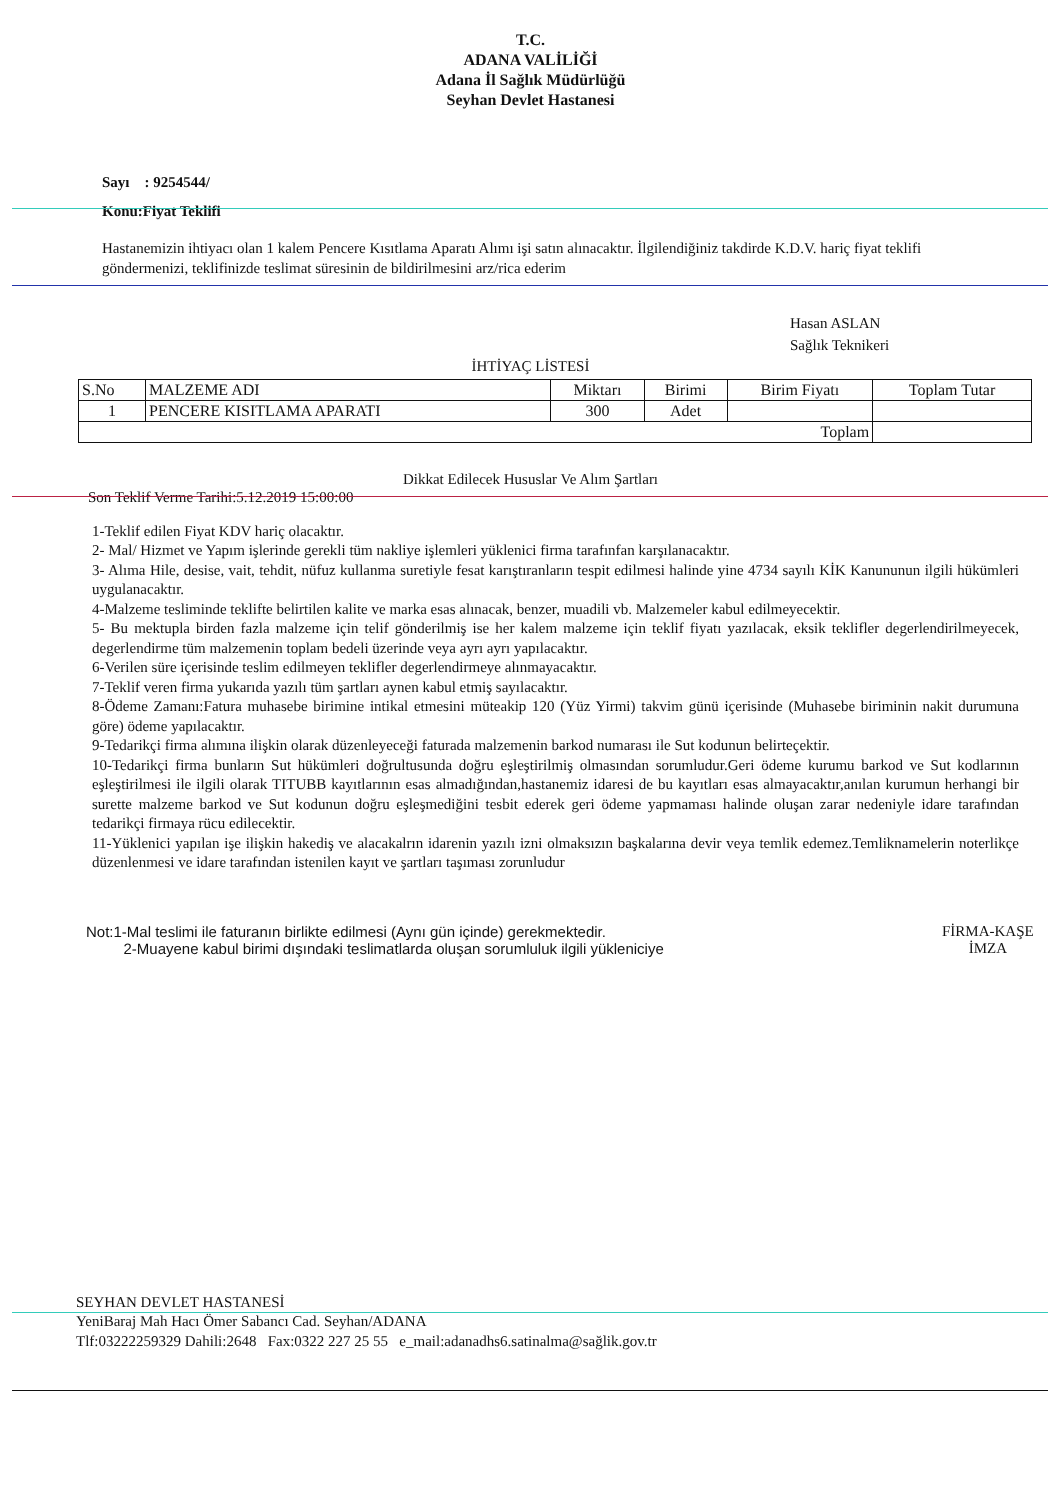T.C.
ADANA VALİLİĞİ
Adana İl Sağlık Müdürlüğü
Seyhan Devlet Hastanesi
Sayı : 9254544/
Konu:Fiyat Teklifi
Hastanemizin ihtiyacı olan 1 kalem Pencere Kısıtlama Aparatı Alımı işi satın alınacaktır. İlgilendiğiniz takdirde K.D.V. hariç fiyat teklifi göndermenizi, teklifinizde teslimat süresinin de bildirilmesini arz/rica ederim
Hasan ASLAN
Sağlık Teknikeri
İHTİYAÇ LİSTESİ
| S.No | MALZEME ADI | Miktarı | Birimi | Birim Fiyatı | Toplam Tutar |
| --- | --- | --- | --- | --- | --- |
| 1 | PENCERE KISITLAMA APARATI | 300 | Adet | | |
| Toplam | | | | | |
Dikkat Edilecek Hususlar Ve Alım Şartları
Son Teklif Verme Tarihi:5.12.2019 15:00:00
1-Teklif edilen Fiyat KDV hariç olacaktır.
2- Mal/ Hizmet ve Yapım işlerinde gerekli tüm nakliye işlemleri yüklenici firma tarafınfan karşılanacaktır.
3- Alıma Hile, desise, vait, tehdit, nüfuz kullanma suretiyle fesat karıştıranların tespit edilmesi halinde yine 4734 sayılı KİK Kanununun ilgili hükümleri uygulanacaktır.
4-Malzeme tesliminde teklifte belirtilen kalite ve marka esas alınacak, benzer, muadili vb. Malzemeler kabul edilmeyecektir.
5- Bu mektupla birden fazla malzeme için telif gönderilmiş ise her kalem malzeme için teklif fiyatı yazılacak, eksik teklifler degerlendirilmeyecek, degerlendirme tüm malzemenin toplam bedeli üzerinde veya ayrı ayrı yapılacaktır.
6-Verilen süre içerisinde teslim edilmeyen teklifler degerlendirmeye alınmayacaktır.
7-Teklif veren firma yukarıda yazılı tüm şartları aynen kabul etmiş sayılacaktır.
8-Ödeme Zamanı:Fatura muhasebe birimine intikal etmesini müteakip 120 (Yüz Yirmi) takvim günü içerisinde (Muhasebe biriminin nakit durumuna göre) ödeme yapılacaktır.
9-Tedarikçi firma alımına ilişkin olarak düzenleyeceği faturada malzemenin barkod numarası ile Sut kodunun belirteçektir.
10-Tedarikçi firma bunların Sut hükümleri doğrultusunda doğru eşleştirilmiş olmasından sorumludur.Geri ödeme kurumu barkod ve Sut kodlarının eşleştirilmesi ile ilgili olarak TITUBB kayıtlarının esas almadığından,hastanemiz idaresi de bu kayıtları esas almayacaktır,anılan kurumun herhangi bir surette malzeme barkod ve Sut kodunun doğru eşleşmediğini tesbit ederek geri ödeme yapmaması halinde oluşan zarar nedeniyle idare tarafından tedarikçi firmaya rücu edilecektir.
11-Yüklenici yapılan işe ilişkin hakediş ve alacakalrın idarenin yazılı izni olmaksızın başkalarına devir veya temlik edemez.Temliknamelerin noterlikçe düzenlenmesi ve idare tarafından istenilen kayıt ve şartları taşıması zorunludur
Not:1-Mal teslimi ile faturanın birlikte edilmesi (Aynı gün içinde) gerekmektedir.
2-Muayene kabul birimi dışındaki teslimatlarda oluşan sorumluluk ilgili yükleniciye
FİRMA-KAŞE
İMZA
SEYHAN DEVLET HASTANESİ
YeniBaraj Mah Hacı Ömer Sabancı Cad. Seyhan/ADANA
Tlf:03222259329 Dahili:2648 Fax:0322 227 25 55 e_mail:adanadhs6.satinalma@sağlik.gov.tr